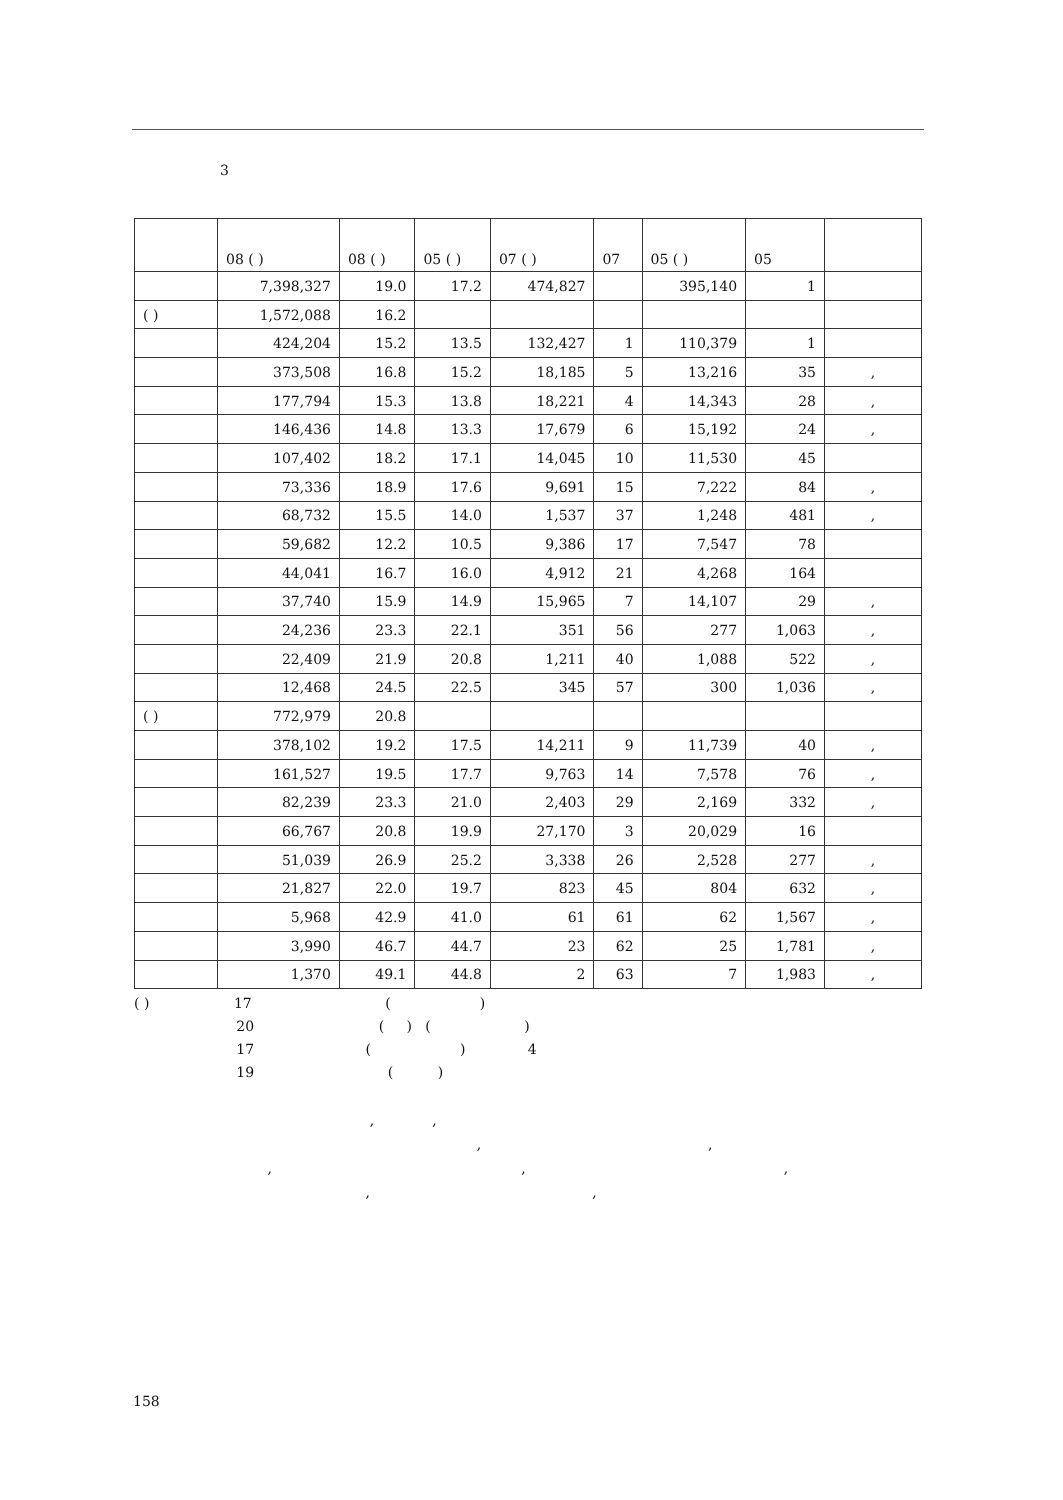3
| | 08 ( ) | 08 ( ) | 05 ( ) | 07 ( ) | 07 | 05 ( ) | 05 | |
| --- | --- | --- | --- | --- | --- | --- | --- | --- |
| | 7,398,327 | 19.0 | 17.2 | 474,827 | | 395,140 | 1 | |
| ( ) | 1,572,088 | 16.2 | | | | | | |
| | 424,204 | 15.2 | 13.5 | 132,427 | 1 | 110,379 | 1 | |
| | 373,508 | 16.8 | 15.2 | 18,185 | 5 | 13,216 | 35 | , |
| | 177,794 | 15.3 | 13.8 | 18,221 | 4 | 14,343 | 28 | , |
| | 146,436 | 14.8 | 13.3 | 17,679 | 6 | 15,192 | 24 | , |
| | 107,402 | 18.2 | 17.1 | 14,045 | 10 | 11,530 | 45 | |
| | 73,336 | 18.9 | 17.6 | 9,691 | 15 | 7,222 | 84 | , |
| | 68,732 | 15.5 | 14.0 | 1,537 | 37 | 1,248 | 481 | , |
| | 59,682 | 12.2 | 10.5 | 9,386 | 17 | 7,547 | 78 | |
| | 44,041 | 16.7 | 16.0 | 4,912 | 21 | 4,268 | 164 | |
| | 37,740 | 15.9 | 14.9 | 15,965 | 7 | 14,107 | 29 | , |
| | 24,236 | 23.3 | 22.1 | 351 | 56 | 277 | 1,063 | , |
| | 22,409 | 21.9 | 20.8 | 1,211 | 40 | 1,088 | 522 | , |
| | 12,468 | 24.5 | 22.5 | 345 | 57 | 300 | 1,036 | , |
| ( ) | 772,979 | 20.8 | | | | | | |
| | 378,102 | 19.2 | 17.5 | 14,211 | 9 | 11,739 | 40 | , |
| | 161,527 | 19.5 | 17.7 | 9,763 | 14 | 7,578 | 76 | , |
| | 82,239 | 23.3 | 21.0 | 2,403 | 29 | 2,169 | 332 | , |
| | 66,767 | 20.8 | 19.9 | 27,170 | 3 | 20,029 | 16 | |
| | 51,039 | 26.9 | 25.2 | 3,338 | 26 | 2,528 | 277 | , |
| | 21,827 | 22.0 | 19.7 | 823 | 45 | 804 | 632 | , |
| | 5,968 | 42.9 | 41.0 | 61 | 61 | 62 | 1,567 | , |
| | 3,990 | 46.7 | 44.7 | 23 | 62 | 25 | 1,781 | , |
| | 1,370 | 49.1 | 44.8 | 2 | 63 | 7 | 1,983 | , |
( ) 17 ( ) 20 ( ) ( ) 17 ( ) 4 19 ( )
, , , , , , , , ,
158